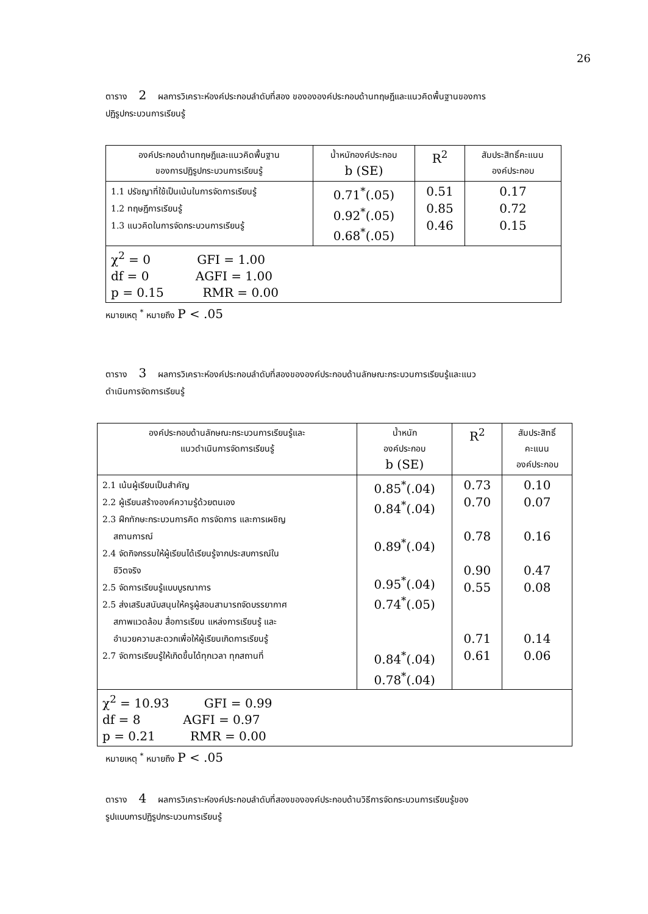26
ตาราง 2 ผลการวิเคราะห์องค์ประกอบลำดับที่สอง ของององค์ประกอบด้านทฤษฎีและแนวคิดพื้นฐานของการ
ปฏิรูปกระบวนการเรียนรู้
| องค์ประกอบด้านทฤษฎีและแนวคิดพื้นฐาน ของการปฏิรูปกระบวนการเรียนรู้ | น้ำหนักองค์ประกอบ b (SE) | R<sup>2</sup> | สัมประสิทธิ์คะแนน องค์ประกอบ |
| --- | --- | --- | --- |
| 1.1 ปรัชญาที่ใช้เป็นเน้นในการจัดการเรียนรู้ 1.2 ทฤษฎีการเรียนรู้ 1.3 แนวคิดในการจัดกระบวนการเรียนรู้ | 0.71<sup>*</sup>(.05) 0.92<sup>*</sup>(.05) 0.68<sup>*</sup>(.05) | 0.51 0.85 0.46 | 0.17 0.72 0.15 |
| χ<sup>2</sup> = 0 GFI = 1.00 df = 0 AGFI = 1.00 p = 0.15 RMR = 0.00 | | | |
หมายเหตุ <sup>*</sup> หมายถึง P < .05
ตาราง 3 ผลการวิเคราะห์องค์ประกอบลำดับที่สองขององค์ประกอบด้านลักษณะกระบวนการเรียนรู้และแนว
ดำเนินการจัดการเรียนรู้
| องค์ประกอบด้านลักษณะกระบวนการเรียนรู้และ แนวดำเนินการจัดการเรียนรู้ | น้ำหนัก องค์ประกอบ b (SE) | R<sup>2</sup> | สัมประสิทธิ์ คะแนน องค์ประกอบ |
| --- | --- | --- | --- |
| 2.1 เน้นผู้เรียนเป็นสำคัญ 2.2 ผู้เรียนสร้างองค์ความรู้ด้วยตนเอง 2.3 ฝึกทักษะกระบวนการคิด การจัดการ และการเผชิญ สถานการณ์ 2.4 จัดกิจกรรมให้ผู้เรียนได้เรียนรู้จากประสบการณ์ใน ชีวิตจริง 2.5 จัดการเรียนรู้แบบบูรณาการ 2.5 ส่งเสริมสนับสนุนให้ครูผู้สอนสามารถจัดบรรยากาศ สภาพแวดล้อม สื่อการเรียน แหล่งการเรียนรู้ และ อำนวยความสะดวกเพื่อให้ผู้เรียนเกิดการเรียนรู้ 2.7 จัดการเรียนรู้ให้เกิดขึ้นได้ทุกเวลา ทุกสถานที่ | 0.85<sup>*</sup>(.04) 0.84<sup>*</sup>(.04) 0.89<sup>*</sup>(.04) 0.95<sup>*</sup>(.04) 0.74<sup>*</sup>(.05) 0.84<sup>*</sup>(.04) 0.78<sup>*</sup>(.04) | 0.73 0.70 0.78 0.90 0.55 0.71 0.61 | 0.10 0.07 0.16 0.47 0.08 0.14 0.06 |
| χ<sup>2</sup> = 10.93 GFI = 0.99 df = 8 AGFI = 0.97 p = 0.21 RMR = 0.00 | | | |
หมายเหตุ <sup>*</sup> หมายถึง P < .05
ตาราง 4 ผลการวิเคราะห์องค์ประกอบลำดับที่สองขององค์ประกอบด้านวิธีการจัดกระบวนการเรียนรู้ของ
รูปแบบการปฏิรูปกระบวนการเรียนรู้